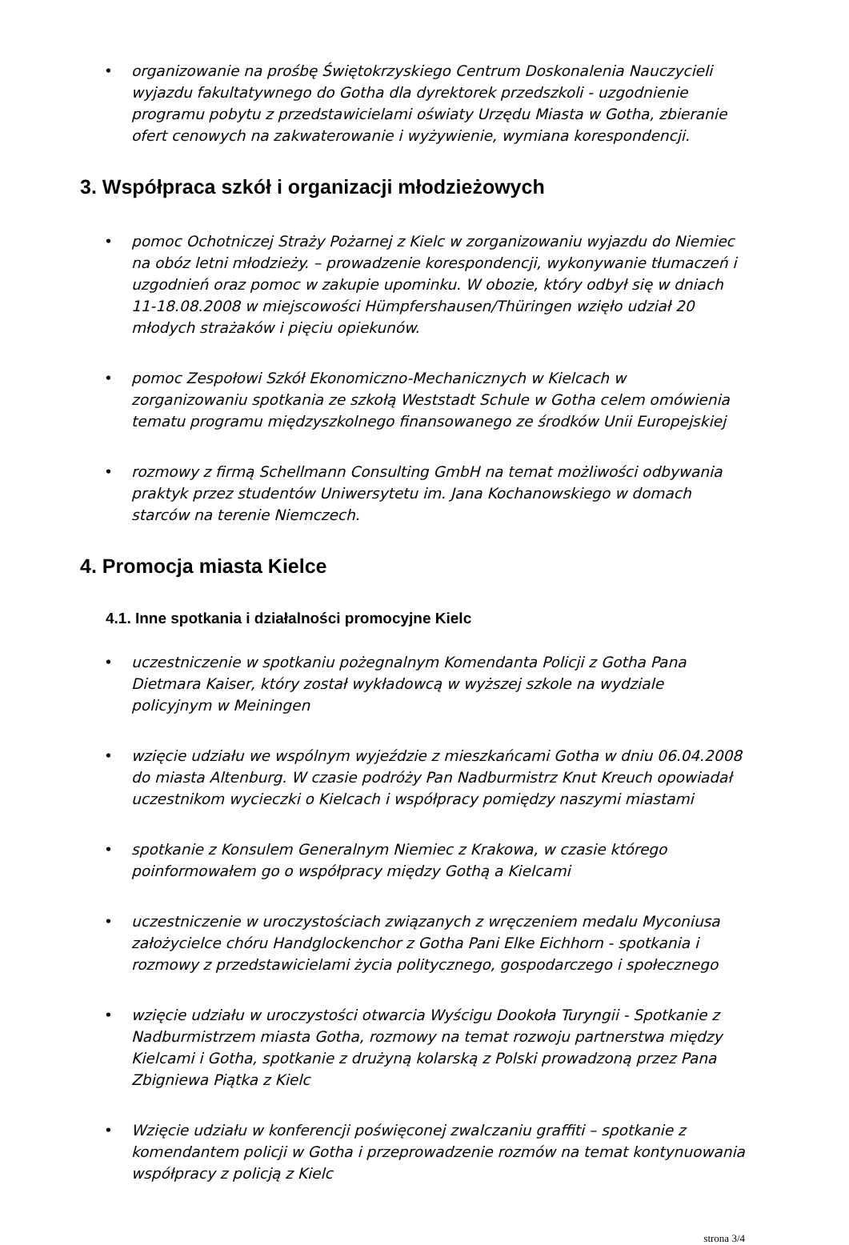• organizowanie na prośbę Świętokrzyskiego Centrum Doskonalenia Nauczycieli wyjazdu fakultatywnego do Gotha dla dyrektorek przedszkoli - uzgodnienie programu pobytu z przedstawicielami oświaty Urzędu Miasta w Gotha, zbieranie ofert cenowych na zakwaterowanie i wyżywienie, wymiana korespondencji.
3. Współpraca szkół i organizacji młodzieżowych
• pomoc Ochotniczej Straży Pożarnej z Kielc w zorganizowaniu wyjazdu do Niemiec na obóz letni młodzieży. – prowadzenie korespondencji, wykonywanie tłumaczeń i uzgodnień oraz pomoc w zakupie upominku. W obozie, który odbył się w dniach 11-18.08.2008 w miejscowości Hümpfershausen/Thüringen wzięło udział 20 młodych strażaków i pięciu opiekunów.
• pomoc Zespołowi Szkół Ekonomiczno-Mechanicznych w Kielcach w zorganizowaniu spotkania ze szkołą Weststadt Schule w Gotha celem omówienia tematu programu międzyszkolnego finansowanego ze środków Unii Europejskiej
• rozmowy z firmą Schellmann Consulting GmbH na temat możliwości odbywania praktyk przez studentów Uniwersytetu im. Jana Kochanowskiego w domach starców na terenie Niemczech.
4. Promocja miasta Kielce
4.1. Inne spotkania i działalności promocyjne Kielc
• uczestniczenie w spotkaniu pożegnalnym Komendanta Policji z Gotha Pana Dietmara Kaiser, który został wykładowcą w wyższej szkole na wydziale policyjnym w Meiningen
• wzięcie udziału we wspólnym wyjeździe z mieszkańcami Gotha w dniu 06.04.2008 do miasta Altenburg. W czasie podróży Pan Nadburmistrz Knut Kreuch opowiadał uczestnikom wycieczki o Kielcach i współpracy pomiędzy naszymi miastami
• spotkanie z Konsulem Generalnym Niemiec z Krakowa, w czasie którego poinformowałem go o współpracy między Gothą a Kielcami
• uczestniczenie w uroczystościach związanych z wręczeniem medalu Myconiusa założycielce chóru Handglockenchor z Gotha Pani Elke Eichhorn - spotkania i rozmowy z przedstawicielami życia politycznego, gospodarczego i społecznego
• wzięcie udziału w uroczystości otwarcia Wyścigu Dookoła Turyngii - Spotkanie z Nadburmistrzem miasta Gotha, rozmowy na temat rozwoju partnerstwa między Kielcami i Gotha, spotkanie z drużyną kolarską z Polski prowadzoną przez Pana Zbigniewa Piątka z Kielc
• Wzięcie udziału w konferencji poświęconej zwalczaniu graffiti – spotkanie z komendantem policji w Gotha i przeprowadzenie rozmów na temat kontynuowania współpracy z policją z Kielc
strona 3/4